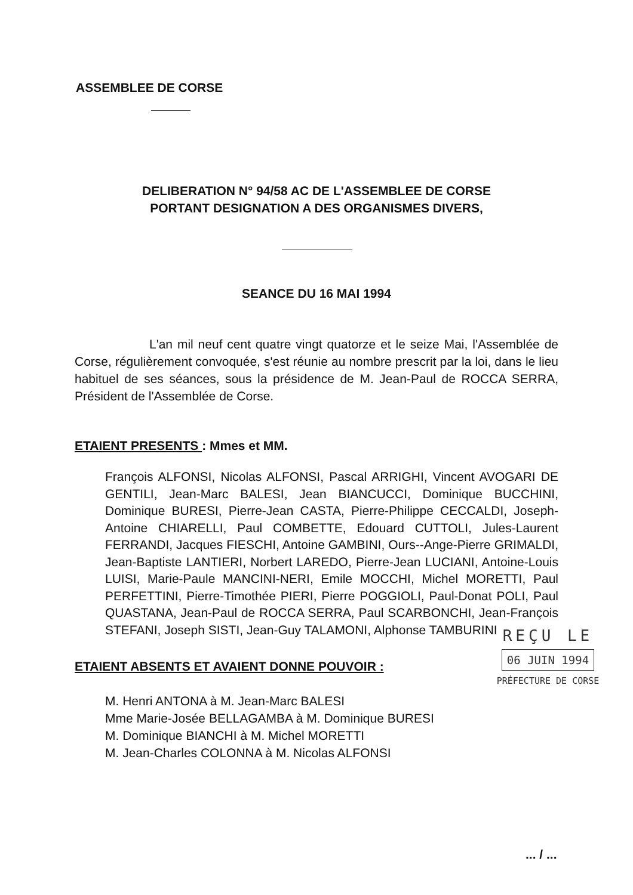ASSEMBLEE DE CORSE
DELIBERATION N° 94/58 AC DE L'ASSEMBLEE DE CORSE
PORTANT DESIGNATION A DES ORGANISMES DIVERS,
SEANCE DU 16 MAI 1994
L'an mil neuf cent quatre vingt quatorze et le seize Mai, l'Assemblée de Corse, régulièrement convoquée, s'est réunie au nombre prescrit par la loi, dans le lieu habituel de ses séances, sous la présidence de M. Jean-Paul de ROCCA SERRA, Président de l'Assemblée de Corse.
ETAIENT PRESENTS : Mmes et MM.
François ALFONSI, Nicolas ALFONSI, Pascal ARRIGHI, Vincent AVOGARI DE GENTILI, Jean-Marc BALESI, Jean BIANCUCCI, Dominique BUCCHINI, Dominique BURESI, Pierre-Jean CASTA, Pierre-Philippe CECCALDI, Joseph-Antoine CHIARELLI, Paul COMBETTE, Edouard CUTTOLI, Jules-Laurent FERRANDI, Jacques FIESCHI, Antoine GAMBINI, Ours--Ange-Pierre GRIMALDI, Jean-Baptiste LANTIERI, Norbert LAREDO, Pierre-Jean LUCIANI, Antoine-Louis LUISI, Marie-Paule MANCINI-NERI, Emile MOCCHI, Michel MORETTI, Paul PERFETTINI, Pierre-Timothée PIERI, Pierre POGGIOLI, Paul-Donat POLI, Paul QUASTANA, Jean-Paul de ROCCA SERRA, Paul SCARBONCHI, Jean-François STEFANI, Joseph SISTI, Jean-Guy TALAMONI, Alphonse TAMBURINI
REÇU LE
06 JUIN 1994
PRÉFECTURE DE CORSE
ETAIENT ABSENTS ET AVAIENT DONNE POUVOIR :
M. Henri ANTONA à M. Jean-Marc BALESI
Mme Marie-Josée BELLAGAMBA à M. Dominique BURESI
M. Dominique BIANCHI à M. Michel MORETTI
M. Jean-Charles COLONNA à M. Nicolas ALFONSI
... / ...